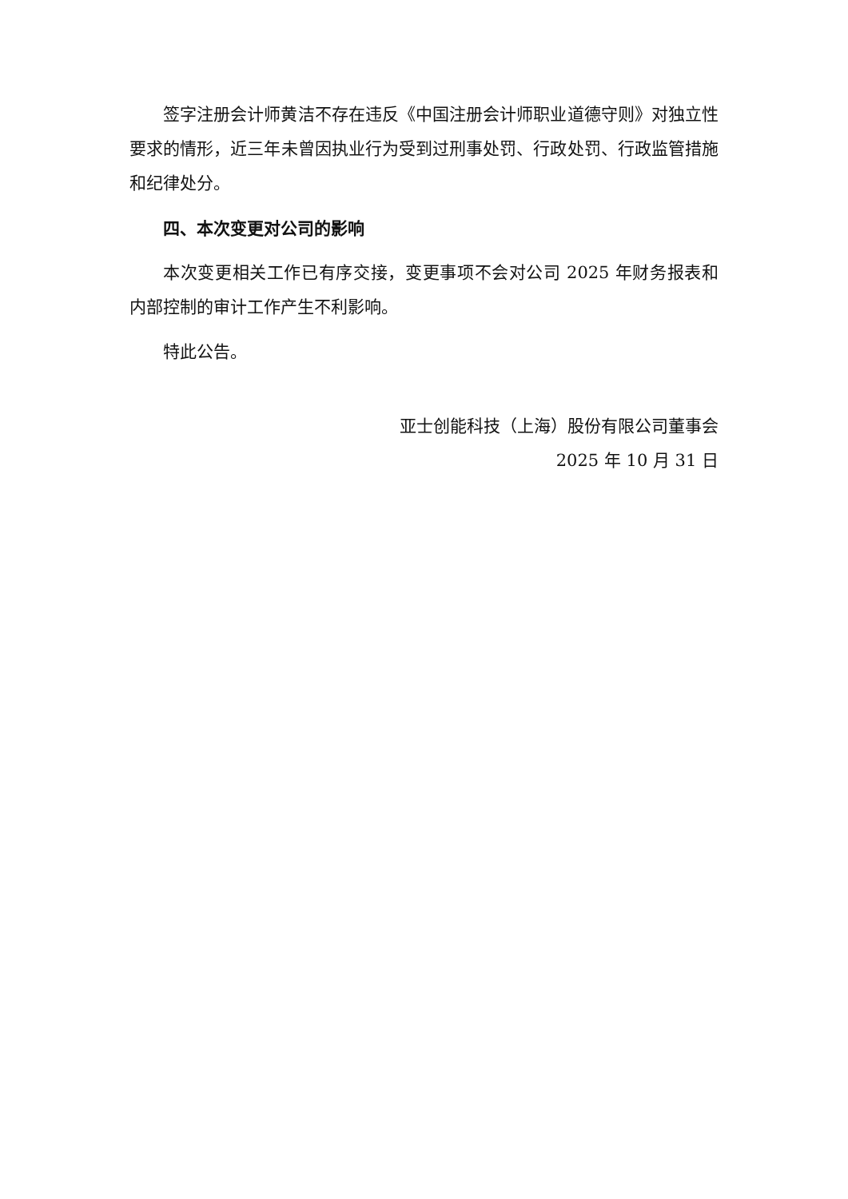签字注册会计师黄洁不存在违反《中国注册会计师职业道德守则》对独立性要求的情形，近三年未曾因执业行为受到过刑事处罚、行政处罚、行政监管措施和纪律处分。
四、本次变更对公司的影响
本次变更相关工作已有序交接，变更事项不会对公司 2025 年财务报表和内部控制的审计工作产生不利影响。
特此公告。
亚士创能科技（上海）股份有限公司董事会
2025 年 10 月 31 日